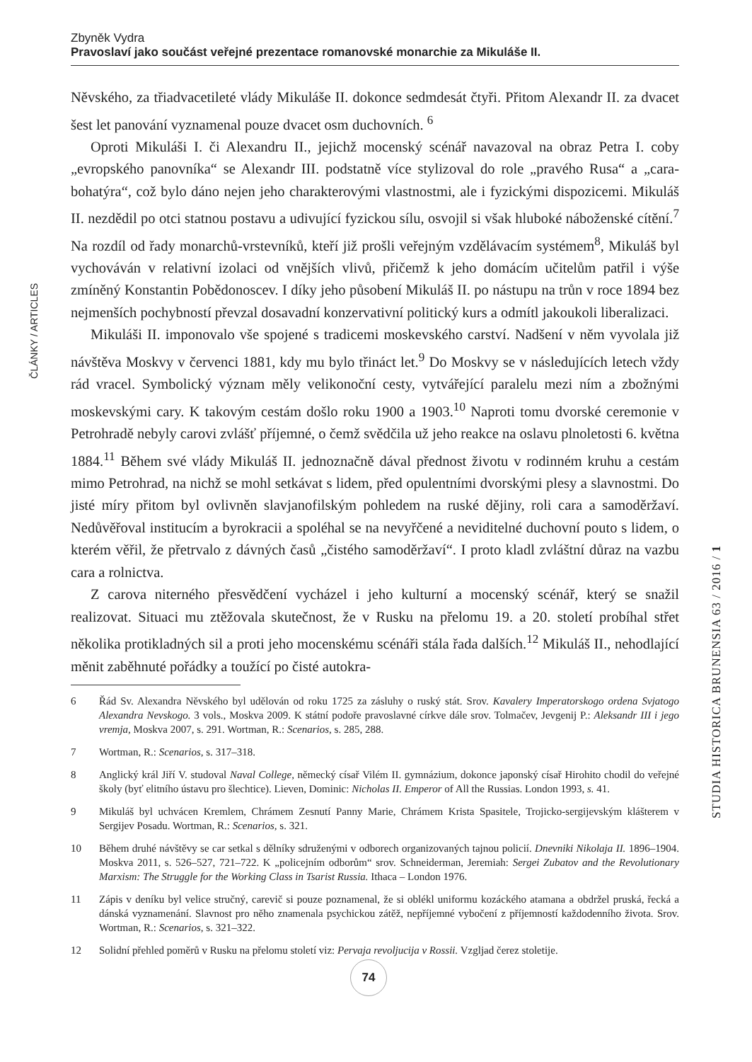Zbyněk Vydra
Pravoslaví jako součást veřejné prezentace romanovské monarchie za Mikuláše II.
ČLÁNKY / ARTICLES
STUDIA HISTORICA BRUNENSIA 63 / 2016 / 1
Něvského, za třiadvacetileté vlády Mikuláše II. dokonce sedmdesát čtyři. Přitom Alexandr II. za dvacet šest let panování vyznamenal pouze dvacet osm duchovních. <sup>6</sup>
Oproti Mikuláši I. či Alexandru II., jejichž mocenský scénář navazoval na obraz Petra I. coby „evropského panovníka“ se Alexandr III. podstatně více stylizoval do role „pravého Rusa“ a „cara-bohatýra“, což bylo dáno nejen jeho charakterovými vlastnostmi, ale i fyzickými dispozicemi. Mikuláš II. nezdědil po otci statnou postavu a udivující fyzickou sílu, osvojil si však hluboké náboženské cítění.<sup>7</sup> Na rozdíl od řady monarchů-vrstevníků, kteří již prošli veřejným vzdělávacím systémem<sup>8</sup>, Mikuláš byl vychováván v relativní izolaci od vnějších vlivů, přičemž k jeho domácím učitelům patřil i výše zmíněný Konstantin Pobědonoscev. I díky jeho působení Mikuláš II. po nástupu na trůn v roce 1894 bez nejmenších pochybností převzal dosavadní konzervativní politický kurs a odmítl jakoukoli liberalizaci.
Mikuláši II. imponovalo vše spojené s tradicemi moskevského carství. Nadšení v něm vyvolala již návštěva Moskvy v červenci 1881, kdy mu bylo třináct let.<sup>9</sup> Do Moskvy se v následujících letech vždy rád vracel. Symbolický význam měly velikonoční cesty, vytvářející paralelu mezi ním a zbožnými moskevskými cary. K takovým cestám došlo roku 1900 a 1903.<sup>10</sup> Naproti tomu dvorské ceremonie v Petrohradě nebyly carovi zvlášť příjemné, o čemž svědčila už jeho reakce na oslavu plnoletosti 6. května 1884.<sup>11</sup> Během své vlády Mikuláš II. jednoznačně dával přednost životu v rodinném kruhu a cestám mimo Petrohrad, na nichž se mohl setkávat s lidem, před opulentními dvorskými plesy a slavnostmi. Do jisté míry přitom byl ovlivněn slavjanofilským pohledem na ruské dějiny, roli cara a samoděržaví. Nedůvěřoval institucím a byrokracii a spoléhal se na nevyřčené a neviditelné duchovní pouto s lidem, o kterém věřil, že přetrvalo z dávných časů „čistého samoděržaví“. I proto kladl zvláštní důraz na vazbu cara a rolnictva.
Z carova niterného přesvědčení vycházel i jeho kulturní a mocenský scénář, který se snažil realizovat. Situaci mu ztěžovala skutečnost, že v Rusku na přelomu 19. a 20. století probíhal střet několika protikladných sil a proti jeho mocenskému scénáři stála řada dalších.<sup>12</sup> Mikuláš II., nehodlající měnit zaběhnuté pořádky a toužící po čisté autokra-
6 Řád Sv. Alexandra Něvského byl udělován od roku 1725 za zásluhy o ruský stát. Srov. Kavalery Imperatorskogo ordena Svjatogo Alexandra Nevskogo. 3 vols., Moskva 2009. K státní podoře pravoslavné církve dále srov. Tolmačev, Jevgenij P.: Aleksandr III i jego vremja, Moskva 2007, s. 291. Wortman, R.: Scenarios, s. 285, 288.
7 Wortman, R.: Scenarios, s. 317–318.
8 Anglický král Jiří V. studoval Naval College, německý císař Vilém II. gymnázium, dokonce japonský císař Hirohito chodil do veřejné školy (byť elitního ústavu pro šlechtice). Lieven, Dominic: Nicholas II. Emperor of All the Russias. London 1993, s. 41.
9 Mikuláš byl uchvácen Kremlem, Chrámem Zesnutí Panny Marie, Chrámem Krista Spasitele, Trojicko-sergijevským klášterem v Sergijev Posadu. Wortman, R.: Scenarios, s. 321.
10 Během druhé návštěvy se car setkal s dělníky sdruženými v odborech organizovaných tajnou policií. Dnevniki Nikolaja II. 1896–1904. Moskva 2011, s. 526–527, 721–722. K „policejním odborům“ srov. Schneiderman, Jeremiah: Sergei Zubatov and the Revolutionary Marxism: The Struggle for the Working Class in Tsarist Russia. Ithaca – London 1976.
11 Zápis v deníku byl velice stručný, carevič si pouze poznamenal, že si oblékl uniformu kozáckého atamana a obdržel pruská, řecká a dánská vyznamenání. Slavnost pro něho znamenala psychickou zátěž, nepříjemné vybočení z příjemností každodenního života. Srov. Wortman, R.: Scenarios, s. 321–322.
12 Solidní přehled poměrů v Rusku na přelomu století viz: Pervaja revoljucija v Rossii. Vzgljad čerez stoletije.
74